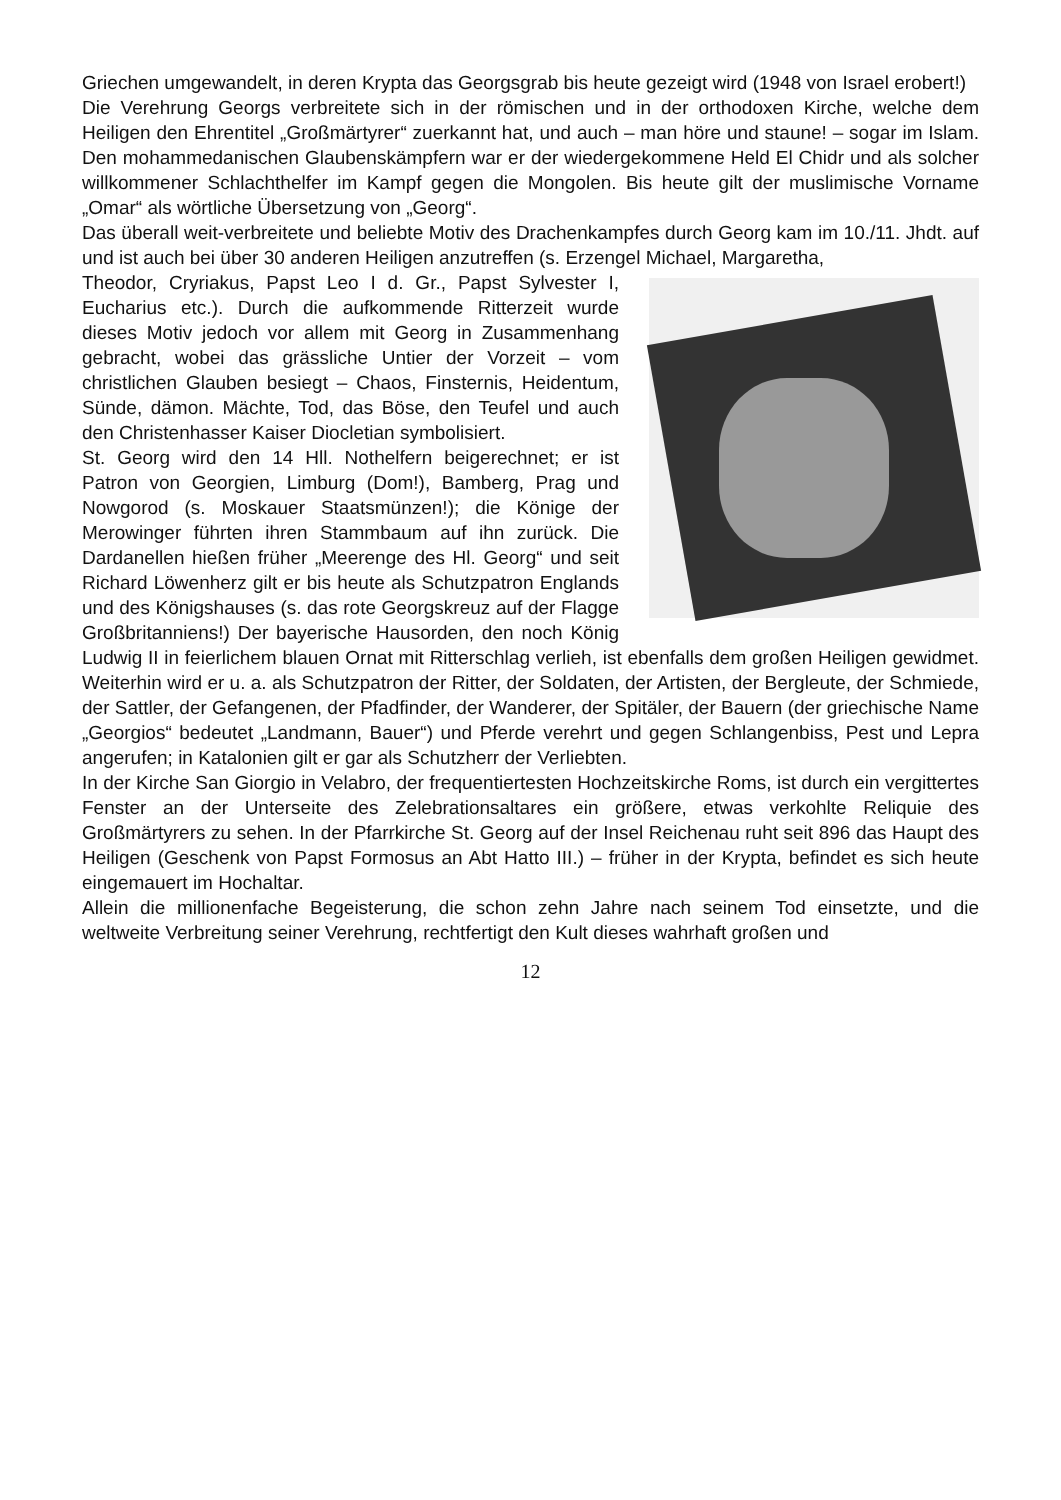Griechen umgewandelt, in deren Krypta das Georgsgrab bis heute gezeigt wird (1948 von Israel erobert!)
Die Verehrung Georgs verbreitete sich in der römischen und in der orthodoxen Kirche, welche dem Heiligen den Ehrentitel „Großmärtyrer“ zuerkannt hat, und auch – man höre und staune! – sogar im Islam. Den mohammedanischen Glaubenskämpfern war er der wiedergekommene Held El Chidr und als solcher willkommener Schlachthelfer im Kampf gegen die Mongolen. Bis heute gilt der muslimische Vorname „Omar“ als wörtliche Übersetzung von „Georg“.
Das überall weit-verbreitete und beliebte Motiv des Drachenkampfes durch Georg kam im 10./11. Jhdt. auf und ist auch bei über 30 anderen Heiligen anzutreffen (s. Erzengel Michael, Margaretha,
Theodor, Cryriakus, Papst Leo I d. Gr., Papst Sylvester I, Eucharius etc.). Durch die aufkommende Ritterzeit wurde dieses Motiv jedoch vor allem mit Georg in Zusammenhang gebracht, wobei das grässliche Untier der Vorzeit – vom christlichen Glauben besiegt – Chaos, Finsternis, Heidentum, Sünde, dämon. Mächte, Tod, das Böse, den Teufel und auch den Christenhasser Kaiser Diocletian symbolisiert.
St. Georg wird den 14 Hll. Nothelfern beigerechnet; er ist Patron von Georgien, Limburg (Dom!), Bamberg, Prag und Nowgorod (s. Moskauer Staatsmünzen!); die Könige der Merowinger führten ihren Stammbaum auf ihn zurück. Die Dardanellen hießen früher „Meerenge des Hl. Georg“ und seit Richard Löwenherz gilt er bis heute als Schutzpatron Englands und des Königshauses (s. das rote Georgskreuz auf der Flagge Großbritanniens!) Der bayerische Hausorden, den noch König Ludwig II in feierlichem blauen Ornat mit Ritterschlag verlieh, ist ebenfalls dem großen Heiligen gewidmet. Weiterhin wird er u. a. als Schutzpatron der Ritter, der Soldaten, der Artisten, der Bergleute, der Schmiede, der Sattler, der Gefangenen, der Pfadfinder, der Wanderer, der Spitäler, der Bauern (der griechische Name „Georgios“ bedeutet „Landmann, Bauer“) und Pferde verehrt und gegen Schlangenbiss, Pest und Lepra angerufen; in Katalonien gilt er gar als Schutzherr der Verliebten.
In der Kirche San Giorgio in Velabro, der frequentiertesten Hochzeitskirche Roms, ist durch ein vergittertes Fenster an der Unterseite des Zelebrationsaltares ein größere, etwas verkohlte Reliquie des Großmärtyrers zu sehen. In der Pfarrkirche St. Georg auf der Insel Reichenau ruht seit 896 das Haupt des Heiligen (Geschenk von Papst Formosus an Abt Hatto III.) – früher in der Krypta, befindet es sich heute eingemauert im Hochaltar.
Allein die millionenfache Begeisterung, die schon zehn Jahre nach seinem Tod einsetzte, und die weltweite Verbreitung seiner Verehrung, rechtfertigt den Kult dieses wahrhaft großen und
12